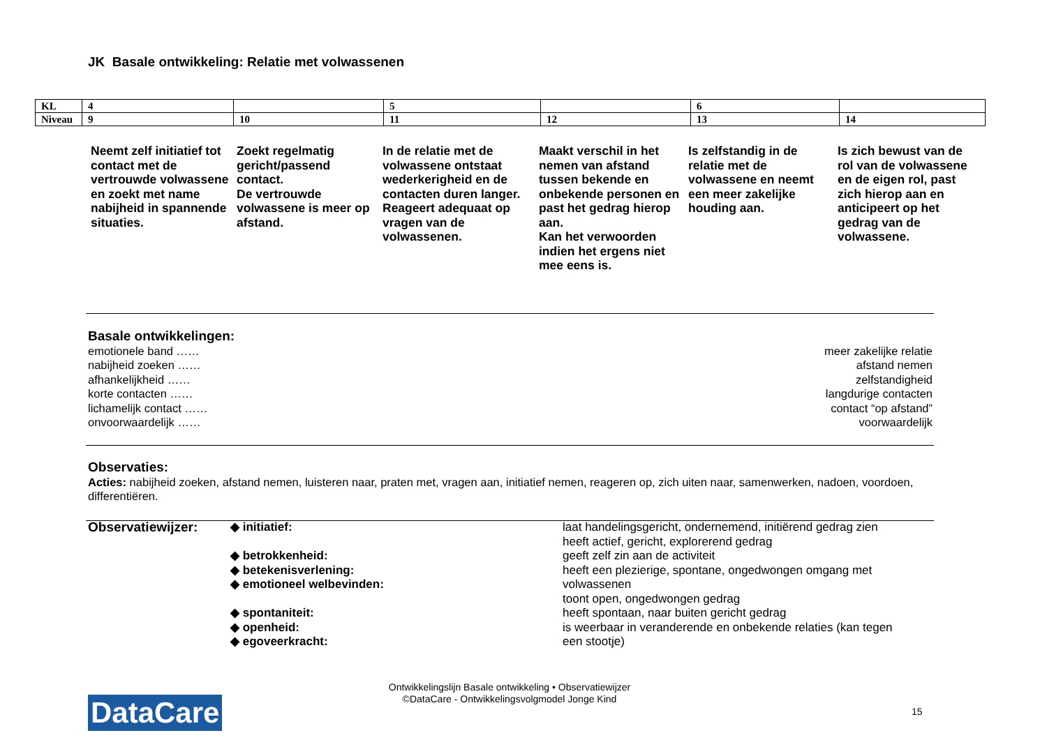JK Basale ontwikkeling: Relatie met volwassenen
| KL | 4 | | 5 | | 6 | |
| Niveau | 9 | 10 | 11 | 12 | 13 | 14 |
Neemt zelf initiatief tot contact met de vertrouwde volwassene en zoekt met name nabijheid in spannende situaties.
Zoekt regelmatig gericht/passend contact.
De vertrouwde volwassene is meer op afstand.
In de relatie met de volwassene ontstaat wederkerigheid en de contacten duren langer. Reageert adequaat op vragen van de volwassenen.
Maakt verschil in het nemen van afstand tussen bekende en onbekende personen en past het gedrag hierop aan.
Kan het verwoorden indien het ergens niet mee eens is.
Is zelfstandig in de relatie met de volwassene en neemt een meer zakelijke houding aan.
Is zich bewust van de rol van de volwassene en de eigen rol, past zich hierop aan en anticipeert op het gedrag van de volwassene.
Basale ontwikkelingen:
emotionele band …… meer zakelijke relatie
nabijheid zoeken …… afstand nemen
afhankelijkheid …… zelfstandigheid
korte contacten …… langdurige contacten
lichamelijk contact …… contact “op afstand”
onvoorwaardelijk …… voorwaardelijk
Observaties:
Acties: nabijheid zoeken, afstand nemen, luisteren naar, praten met, vragen aan, initiatief nemen, reageren op, zich uiten naar, samenwerken, nadoen, voordoen, differentiëren.
Observatiewijzer: ◆ initiatief:
◆ betrokkenheid:
◆ betekenisverlening:
◆ emotioneel welbevinden:
◆ spontaniteit:
◆ openheid:
◆ egoveerkracht:
laat handelingsgericht, ondernemend, initiërend gedrag zien
heeft actief, gericht, explorerend gedrag
geeft zelf zin aan de activiteit
heeft een plezierige, spontane, ongedwongen omgang met volwassenen
toont open, ongedwongen gedrag
heeft spontaan, naar buiten gericht gedrag
is weerbaar in veranderende en onbekende relaties (kan tegen een stootje)
Ontwikkelingslijn Basale ontwikkeling • Observatiewijzer
©DataCare - Ontwikkelingsvolgmodel Jonge Kind
DataCare 15